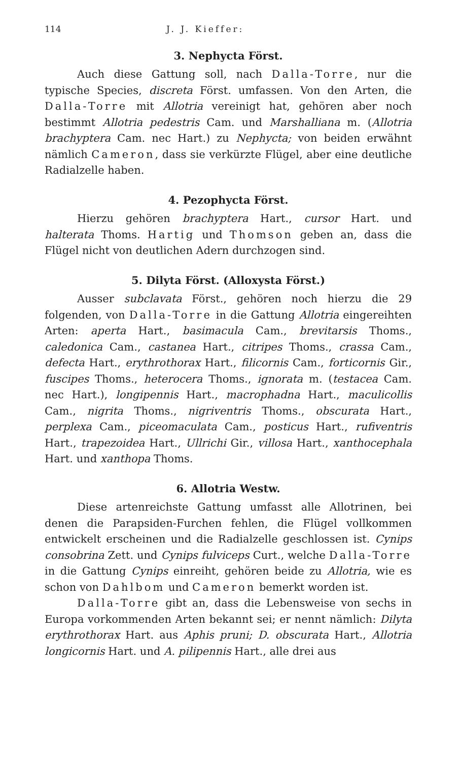114 J. J. Kieffer:
3. Nephycta Först.
Auch diese Gattung soll, nach Dalla-Torre, nur die typische Species, discreta Först. umfassen. Von den Arten, die Dalla-Torre mit Allotria vereinigt hat, gehören aber noch bestimmt Allotria pedestris Cam. und Marshalliana m. (Allotria brachyptera Cam. nec Hart.) zu Nephycta; von beiden erwähnt nämlich Cameron, dass sie verkürzte Flügel, aber eine deutliche Radialzelle haben.
4. Pezophycta Först.
Hierzu gehören brachyptera Hart., cursor Hart. und halterata Thoms. Hartig und Thomson geben an, dass die Flügel nicht von deutlichen Adern durchzogen sind.
5. Dilyta Först. (Alloxysta Först.)
Ausser subclavata Först., gehören noch hierzu die 29 folgenden, von Dalla-Torre in die Gattung Allotria eingereihten Arten: aperta Hart., basimacula Cam., brevitarsis Thoms., caledonica Cam., castanea Hart., citripes Thoms., crassa Cam., defecta Hart., erythrothorax Hart., filicornis Cam., forticornis Gir., fuscipes Thoms., heterocera Thoms., ignorata m. (testacea Cam. nec Hart.), longipennis Hart., macrophadna Hart., maculicollis Cam., nigrita Thoms., nigriventris Thoms., obscurata Hart., perplexa Cam., piceomaculata Cam., posticus Hart., rufiventris Hart., trapezoidea Hart., Ullrichi Gir., villosa Hart., xanthocephala Hart. und xanthopa Thoms.
6. Allotria Westw.
Diese artenreichste Gattung umfasst alle Allotrinen, bei denen die Parapsiden-Furchen fehlen, die Flügel vollkommen entwickelt erscheinen und die Radialzelle geschlossen ist. Cynips consobrina Zett. und Cynips fulviceps Curt., welche Dalla-Torre in die Gattung Cynips einreiht, gehören beide zu Allotria, wie es schon von Dahlbom und Cameron bemerkt worden ist.
Dalla-Torre gibt an, dass die Lebensweise von sechs in Europa vorkommenden Arten bekannt sei; er nennt nämlich: Dilyta erythrothorax Hart. aus Aphis pruni; D. obscurata Hart., Allotria longicornis Hart. und A. pilipennis Hart., alle drei aus